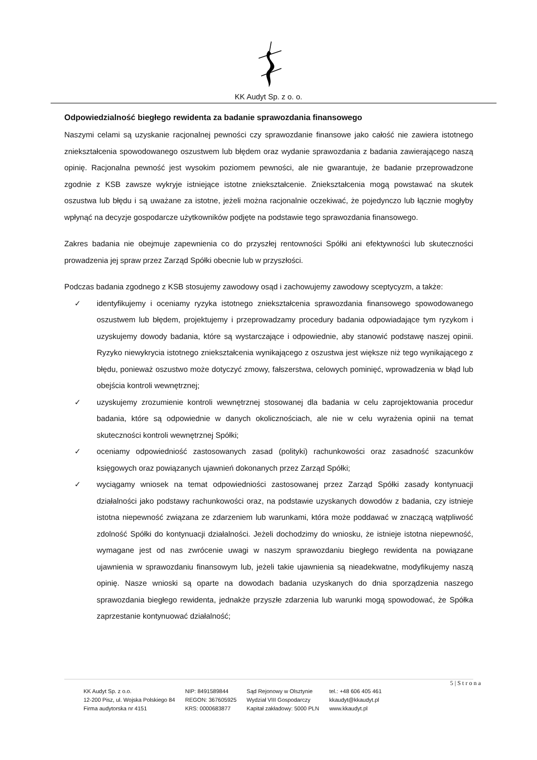KK Audyt Sp. z o. o.
Odpowiedzialność biegłego rewidenta za badanie sprawozdania finansowego
Naszymi celami są uzyskanie racjonalnej pewności czy sprawozdanie finansowe jako całość nie zawiera istotnego zniekształcenia spowodowanego oszustwem lub błędem oraz wydanie sprawozdania z badania zawierającego naszą opinię. Racjonalna pewność jest wysokim poziomem pewności, ale nie gwarantuje, że badanie przeprowadzone zgodnie z KSB zawsze wykryje istniejące istotne zniekształcenie. Zniekształcenia mogą powstawać na skutek oszustwa lub błędu i są uważane za istotne, jeżeli można racjonalnie oczekiwać, że pojedynczo lub łącznie mogłyby wpłynąć na decyzje gospodarcze użytkowników podjęte na podstawie tego sprawozdania finansowego.
Zakres badania nie obejmuje zapewnienia co do przyszłej rentowności Spółki ani efektywności lub skuteczności prowadzenia jej spraw przez Zarząd Spółki obecnie lub w przyszłości.
Podczas badania zgodnego z KSB stosujemy zawodowy osąd i zachowujemy zawodowy sceptycyzm, a także:
✓ identyfikujemy i oceniamy ryzyka istotnego zniekształcenia sprawozdania finansowego spowodowanego oszustwem lub błędem, projektujemy i przeprowadzamy procedury badania odpowiadające tym ryzykom i uzyskujemy dowody badania, które są wystarczające i odpowiednie, aby stanowić podstawę naszej opinii. Ryzyko niewykrycia istotnego zniekształcenia wynikającego z oszustwa jest większe niż tego wynikającego z błędu, ponieważ oszustwo może dotyczyć zmowy, fałszerstwa, celowych pominięć, wprowadzenia w błąd lub obejścia kontroli wewnętrznej;
✓ uzyskujemy zrozumienie kontroli wewnętrznej stosowanej dla badania w celu zaprojektowania procedur badania, które są odpowiednie w danych okolicznościach, ale nie w celu wyrażenia opinii na temat skuteczności kontroli wewnętrznej Spółki;
✓ oceniamy odpowiedniość zastosowanych zasad (polityki) rachunkowości oraz zasadność szacunków księgowych oraz powiązanych ujawnień dokonanych przez Zarząd Spółki;
✓ wyciągamy wniosek na temat odpowiedniości zastosowanej przez Zarząd Spółki zasady kontynuacji działalności jako podstawy rachunkowości oraz, na podstawie uzyskanych dowodów z badania, czy istnieje istotna niepewność związana ze zdarzeniem lub warunkami, która może poddawać w znaczącą wątpliwość zdolność Spółki do kontynuacji działalności. Jeżeli dochodzimy do wniosku, że istnieje istotna niepewność, wymagane jest od nas zwrócenie uwagi w naszym sprawozdaniu biegłego rewidenta na powiązane ujawnienia w sprawozdaniu finansowym lub, jeżeli takie ujawnienia są nieadekwatne, modyfikujemy naszą opinię. Nasze wnioski są oparte na dowodach badania uzyskanych do dnia sporządzenia naszego sprawozdania biegłego rewidenta, jednakże przyszłe zdarzenia lub warunki mogą spowodować, że Spółka zaprzestanie kontynuować działalność;
5 | S t r o n a
KK Audyt Sp. z o.o.
12-200 Pisz, ul. Wojska Polskiego 84
Firma audytorska nr 4151
NIP: 8491589844
REGON: 367605925
KRS: 0000683877
Sąd Rejonowy w Olsztynie
Wydział VIII Gospodarczy
Kapitał zakładowy: 5000 PLN
tel.: +48 606 405 461
kkaudyt@kkaudyt.pl
www.kkaudyt.pl